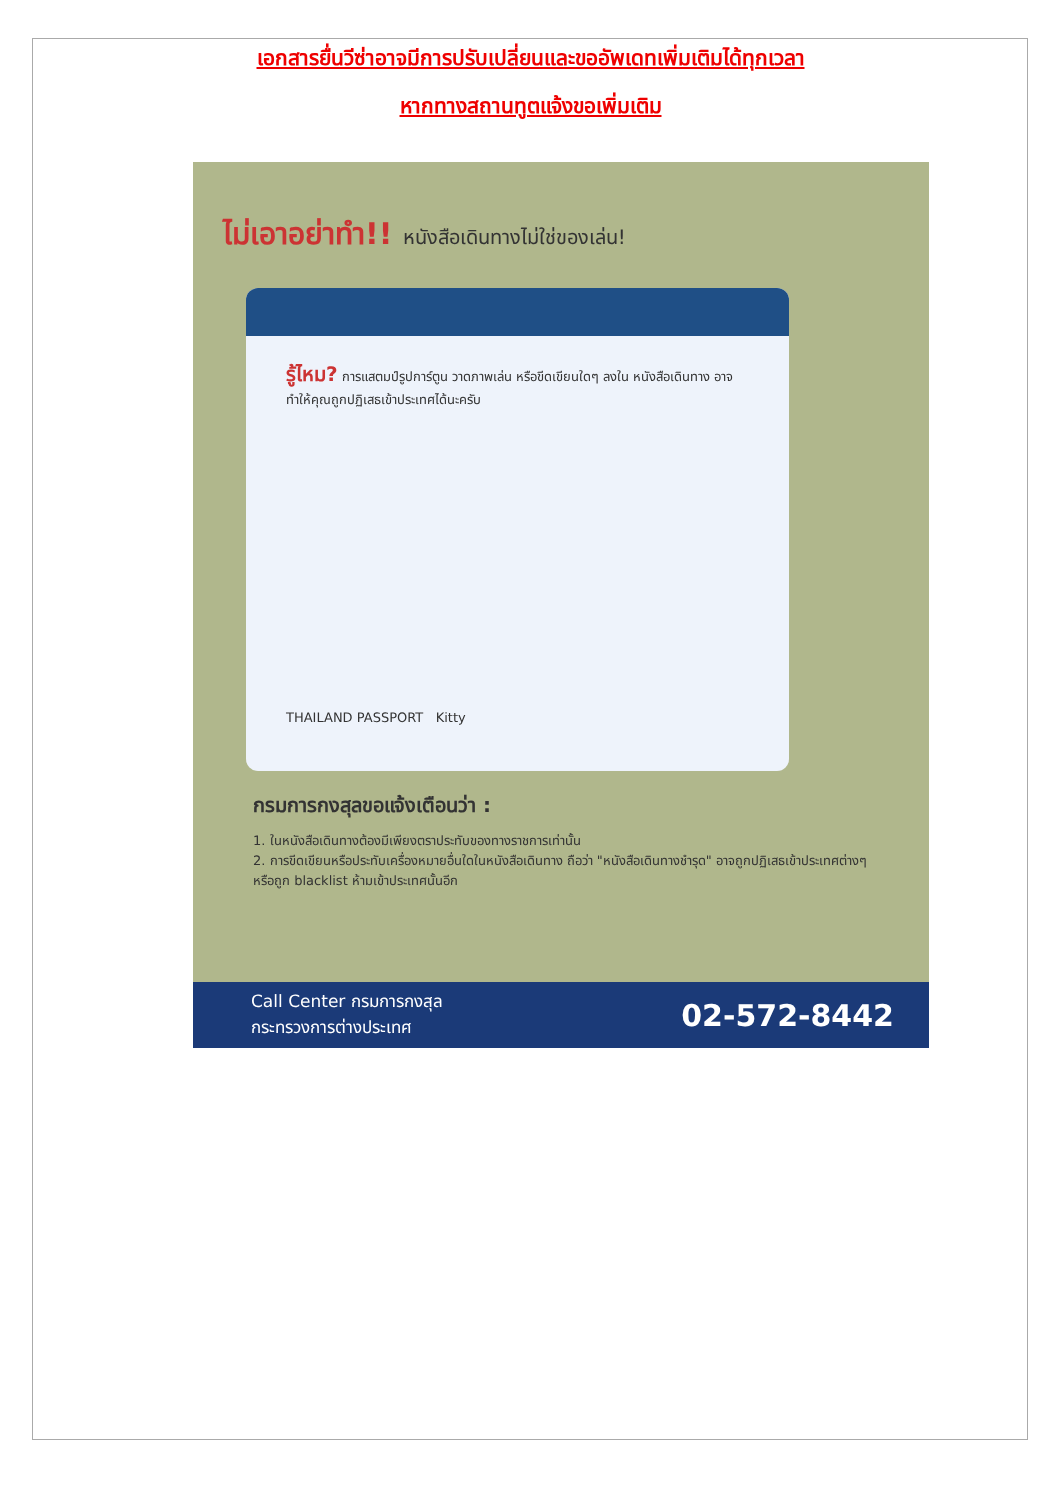เอกสารยื่นวีซ่าอาจมีการปรับเปลี่ยนและขออัพเดทเพิ่มเติมได้ทุกเวลา
หากทางสถานทูตแจ้งขอเพิ่มเติม
ไม่เอาอย่าทำ!! หนังสือเดินทางไม่ใช่ของเล่น!
รู้ไหม? การแสตมป์รูปการ์ตูน วาดภาพเล่น หรือขีดเขียนใดๆ ลงใน หนังสือเดินทาง อาจทำให้คุณถูกปฏิเสธเข้าประเทศได้นะครับ
THAILAND PASSPORT Kitty
กรมการกงสุลขอแจ้งเตือนว่า :
1. ในหนังสือเดินทางต้องมีเพียงตราประทับของทางราชการเท่านั้น
2. การขีดเขียนหรือประทับเครื่องหมายอื่นใดในหนังสือเดินทาง ถือว่า "หนังสือเดินทางชำรุด" อาจถูกปฏิเสธเข้าประเทศต่างๆ หรือถูก blacklist ห้ามเข้าประเทศนั้นอีก
Call Center กรมการกงสุล
กระทรวงการต่างประเทศ
02-572-8442